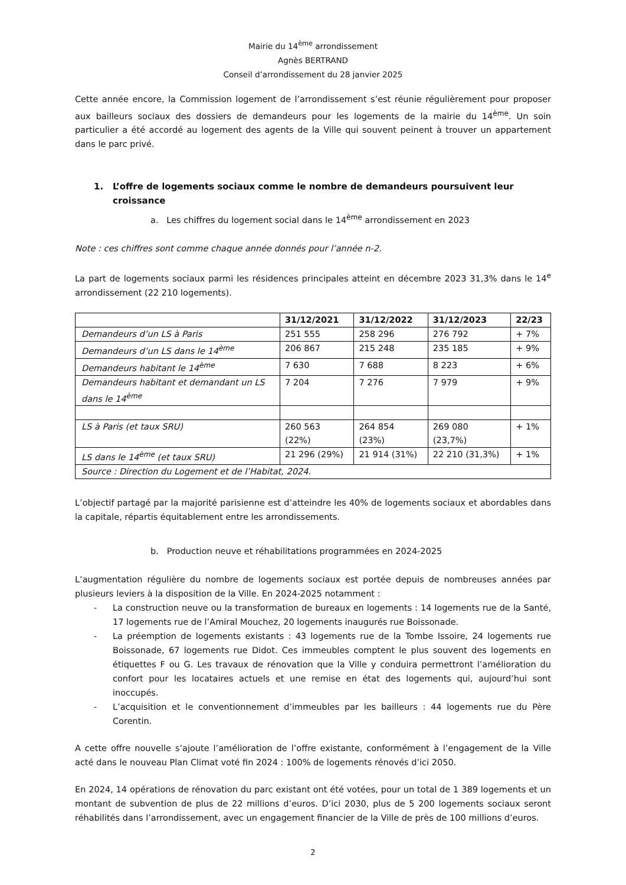Mairie du 14<sup>ème</sup> arrondissement
Agnès BERTRAND
Conseil d’arrondissement du 28 janvier 2025
Cette année encore, la Commission logement de l’arrondissement s’est réunie régulièrement pour proposer aux bailleurs sociaux des dossiers de demandeurs pour les logements de la mairie du 14<sup>ème</sup>. Un soin particulier a été accordé au logement des agents de la Ville qui souvent peinent à trouver un appartement dans le parc privé.
1. L’offre de logements sociaux comme le nombre de demandeurs poursuivent leur croissance
a. Les chiffres du logement social dans le 14<sup>ème</sup> arrondissement en 2023
Note : ces chiffres sont comme chaque année donnés pour l’année n-2.
La part de logements sociaux parmi les résidences principales atteint en décembre 2023 31,3% dans le 14<sup>e</sup> arrondissement (22 210 logements).
| | 31/12/2021 | 31/12/2022 | 31/12/2023 | 22/23 |
| --- | --- | --- | --- | --- |
| Demandeurs d’un LS à Paris | 251 555 | 258 296 | 276 792 | + 7% |
| Demandeurs d’un LS dans le 14<sup>ème</sup> | 206 867 | 215 248 | 235 185 | + 9% |
| Demandeurs habitant le 14<sup>ème</sup> | 7 630 | 7 688 | 8 223 | + 6% |
| Demandeurs habitant et demandant un LS dans le 14<sup>ème</sup> | 7 204 | 7 276 | 7 979 | + 9% |
| LS à Paris (et taux SRU) | 260 563 (22%) | 264 854 (23%) | 269 080 (23,7%) | + 1% |
| LS dans le 14<sup>ème</sup> (et taux SRU) | 21 296 (29%) | 21 914 (31%) | 22 210 (31,3%) | + 1% |
| Source : Direction du Logement et de l’Habitat, 2024. | | | | |
L’objectif partagé par la majorité parisienne est d’atteindre les 40% de logements sociaux et abordables dans la capitale, répartis équitablement entre les arrondissements.
b. Production neuve et réhabilitations programmées en 2024-2025
L’augmentation régulière du nombre de logements sociaux est portée depuis de nombreuses années par plusieurs leviers à la disposition de la Ville. En 2024-2025 notamment :
- La construction neuve ou la transformation de bureaux en logements : 14 logements rue de la Santé, 17 logements rue de l’Amiral Mouchez, 20 logements inaugurés rue Boissonade.
- La préemption de logements existants : 43 logements rue de la Tombe Issoire, 24 logements rue Boissonade, 67 logements rue Didot. Ces immeubles comptent le plus souvent des logements en étiquettes F ou G. Les travaux de rénovation que la Ville y conduira permettront l’amélioration du confort pour les locataires actuels et une remise en état des logements qui, aujourd’hui sont inoccupés.
- L’acquisition et le conventionnement d’immeubles par les bailleurs : 44 logements rue du Père Corentin.
A cette offre nouvelle s’ajoute l’amélioration de l’offre existante, conformément à l’engagement de la Ville acté dans le nouveau Plan Climat voté fin 2024 : 100% de logements rénovés d’ici 2050.
En 2024, 14 opérations de rénovation du parc existant ont été votées, pour un total de 1 389 logements et un montant de subvention de plus de 22 millions d’euros. D’ici 2030, plus de 5 200 logements sociaux seront réhabilités dans l’arrondissement, avec un engagement financier de la Ville de près de 100 millions d’euros.
2